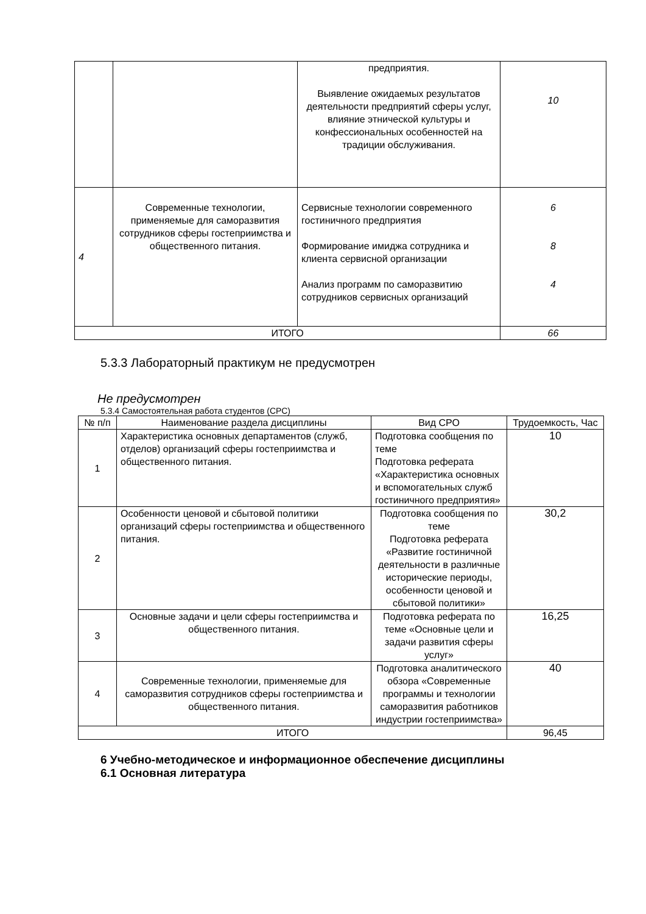| | | предприятия. Выявление ожидаемых результатов деятельности предприятий сферы услуг, влияние этнической культуры и конфессиональных особенностей на традиции обслуживания. | 10 |
| 4 | Современные технологии, применяемые для саморазвития сотрудников сферы гостеприимства и общественного питания. | Сервисные технологии современного гостиничного предприятия Формирование имиджа сотрудника и клиента сервисной организации Анализ программ по саморазвитию сотрудников сервисных организаций | 6 8 4 |
| ИТОГО | | | 66 |
5.3.3 Лабораторный практикум не предусмотрен
Не предусмотрен
5.3.4 Самостоятельная работа студентов (СРС)
| № п/п | Наименование раздела дисциплины | Вид СРО | Трудоемкость, Час |
| 1 | Характеристика основных департаментов (служб, отделов) организаций сферы гостеприимства и общественного питания. | Подготовка сообщения по теме Подготовка реферата «Характеристика основных и вспомогательных служб гостиничного предприятия» | 10 |
| 2 | Особенности ценовой и сбытовой политики организаций сферы гостеприимства и общественного питания. | Подготовка сообщения по теме Подготовка реферата «Развитие гостиничной деятельности в различные исторические периоды, особенности ценовой и сбытовой политики» | 30,2 |
| 3 | Основные задачи и цели сферы гостеприимства и общественного питания. | Подготовка реферата по теме «Основные цели и задачи развития сферы услуг» | 16,25 |
| 4 | Современные технологии, применяемые для саморазвития сотрудников сферы гостеприимства и общественного питания. | Подготовка аналитического обзора «Современные программы и технологии саморазвития работников индустрии гостеприимства» | 40 |
| ИТОГО | | | 96,45 |
6 Учебно-методическое и информационное обеспечение дисциплины
6.1 Основная литература